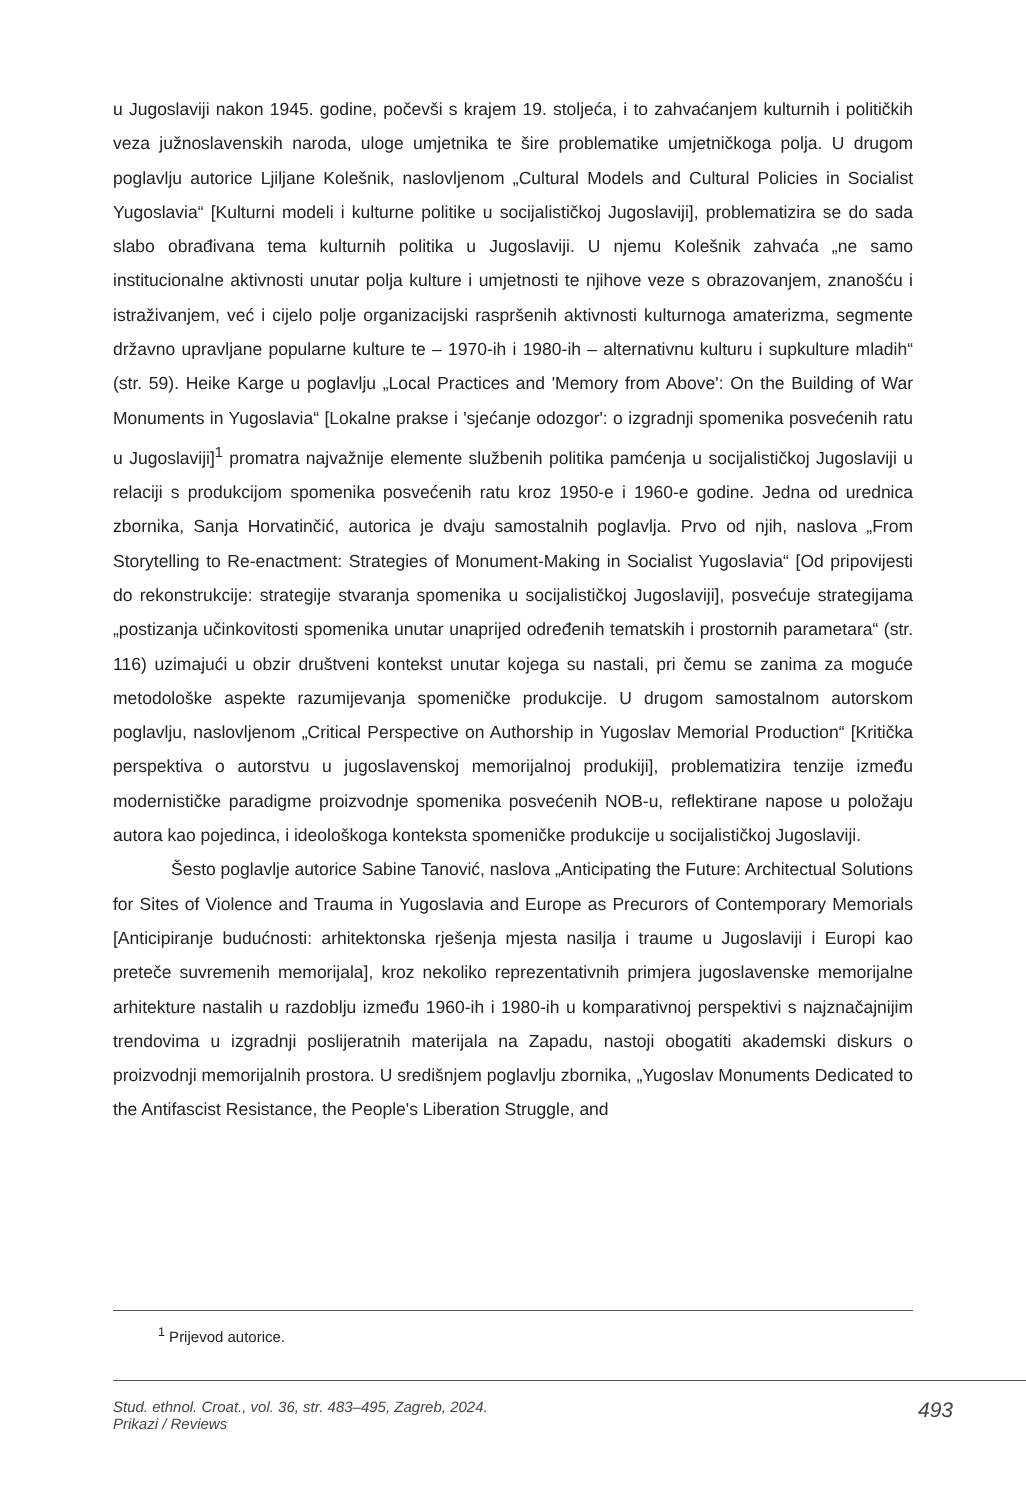u Jugoslaviji nakon 1945. godine, počevši s krajem 19. stoljeća, i to zahvaćanjem kulturnih i političkih veza južnoslavenskih naroda, uloge umjetnika te šire problematike umjetničkoga polja. U drugom poglavlju autorice Ljiljane Kolešnik, naslovljenom „Cultural Models and Cultural Policies in Socialist Yugoslavia“ [Kulturni modeli i kulturne politike u socijalističkoj Jugoslaviji], problematizira se do sada slabo obrađivana tema kulturnih politika u Jugoslaviji. U njemu Kolešnik zahvaća „ne samo institucionalne aktivnosti unutar polja kulture i umjetnosti te njihove veze s obrazovanjem, znanošću i istraživanjem, već i cijelo polje organizacijski raspršenih aktivnosti kulturnoga amaterizma, segmente državno upravljane popularne kulture te – 1970-ih i 1980-ih – alternativnu kulturu i supkulture mladih“ (str. 59). Heike Karge u poglavlju „Local Practices and 'Memory from Above': On the Building of War Monuments in Yugoslavia“ [Lokalne prakse i 'sjećanje odozgor': o izgradnji spomenika posvećenih ratu u Jugoslaviji]<sup>1</sup> promatra najvažnije elemente službenih politika pamćenja u socijalističkoj Jugoslaviji u relaciji s produkcijom spomenika posvećenih ratu kroz 1950-e i 1960-e godine. Jedna od urednica zbornika, Sanja Horvatinčić, autorica je dvaju samostalnih poglavlja. Prvo od njih, naslova „From Storytelling to Re-enactment: Strategies of Monument-Making in Socialist Yugoslavia“ [Od pripovijesti do rekonstrukcije: strategije stvaranja spomenika u socijalističkoj Jugoslaviji], posvećuje strategijama „postizanja učinkovitosti spomenika unutar unaprijed određenih tematskih i prostornih parametara“ (str. 116) uzimajući u obzir društveni kontekst unutar kojega su nastali, pri čemu se zanima za moguće metodološke aspekte razumijevanja spomeničke produkcije. U drugom samostalnom autorskom poglavlju, naslovljenom „Critical Perspective on Authorship in Yugoslav Memorial Production“ [Kritička perspektiva o autorstvu u jugoslavenskoj memorijalnoj produkiji], problematizira tenzije između modernističke paradigme proizvodnje spomenika posvećenih NOB-u, reflektirane napose u položaju autora kao pojedinca, i ideološkoga konteksta spomeničke produkcije u socijalističkoj Jugoslaviji.
Šesto poglavlje autorice Sabine Tanović, naslova „Anticipating the Future: Architectual Solutions for Sites of Violence and Trauma in Yugoslavia and Europe as Precurors of Contemporary Memorials [Anticipiranje budućnosti: arhitektonska rješenja mjesta nasilja i traume u Jugoslaviji i Europi kao preteče suvremenih memorijala], kroz nekoliko reprezentativnih primjera jugoslavenske memorijalne arhitekture nastalih u razdoblju između 1960-ih i 1980-ih u komparativnoj perspektivi s najznačajnijim trendovima u izgradnji poslijeratnih materijala na Zapadu, nastoji obogatiti akademski diskurs o proizvodnji memorijalnih prostora. U središnjem poglavlju zbornika, „Yugoslav Monuments Dedicated to the Antifascist Resistance, the People's Liberation Struggle, and
<sup>1</sup> Prijevod autorice.
Stud. ethnol. Croat., vol. 36, str. 483–495, Zagreb, 2024.
Prikazi / Reviews
493